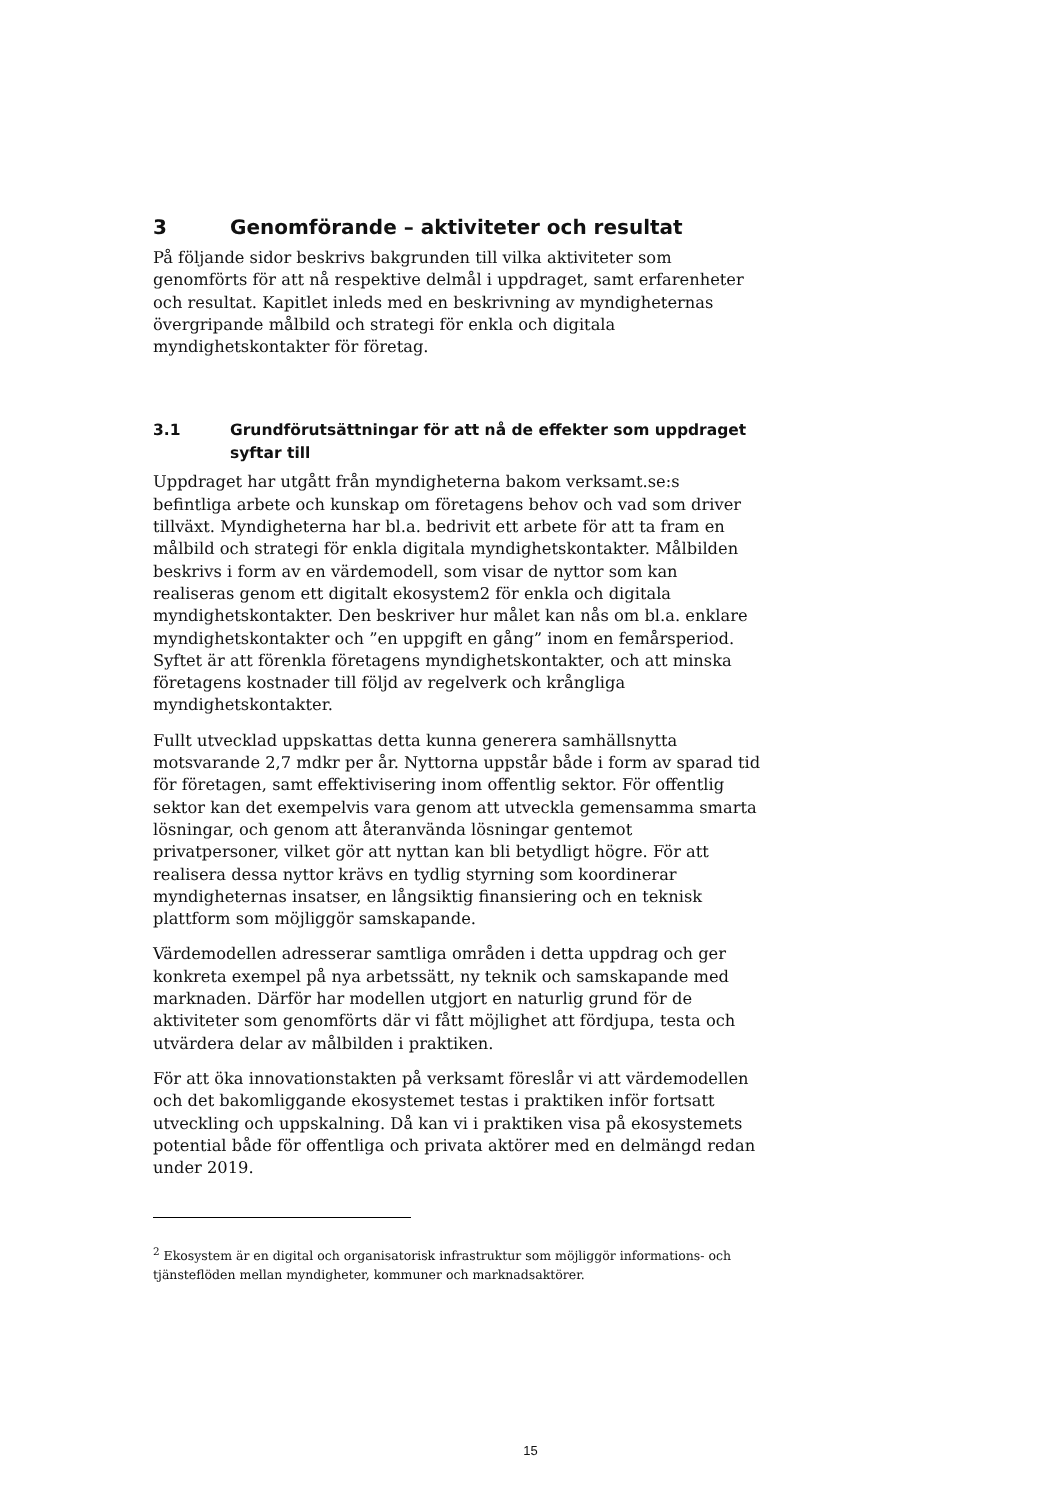3 Genomförande – aktiviteter och resultat
På följande sidor beskrivs bakgrunden till vilka aktiviteter som genomförts för att nå respektive delmål i uppdraget, samt erfarenheter och resultat. Kapitlet inleds med en beskrivning av myndigheternas övergripande målbild och strategi för enkla och digitala myndighetskontakter för företag.
3.1 Grundförutsättningar för att nå de effekter som uppdraget syftar till
Uppdraget har utgått från myndigheterna bakom verksamt.se:s befintliga arbete och kunskap om företagens behov och vad som driver tillväxt. Myndigheterna har bl.a. bedrivit ett arbete för att ta fram en målbild och strategi för enkla digitala myndighetskontakter. Målbilden beskrivs i form av en värdemodell, som visar de nyttor som kan realiseras genom ett digitalt ekosystem2 för enkla och digitala myndighetskontakter. Den beskriver hur målet kan nås om bl.a. enklare myndighetskontakter och ”en uppgift en gång” inom en femårsperiod. Syftet är att förenkla företagens myndighetskontakter, och att minska företagens kostnader till följd av regelverk och krångliga myndighetskontakter.
Fullt utvecklad uppskattas detta kunna generera samhällsnytta motsvarande 2,7 mdkr per år. Nyttorna uppstår både i form av sparad tid för företagen, samt effektivisering inom offentlig sektor. För offentlig sektor kan det exempelvis vara genom att utveckla gemensamma smarta lösningar, och genom att återanvända lösningar gentemot privatpersoner, vilket gör att nyttan kan bli betydligt högre. För att realisera dessa nyttor krävs en tydlig styrning som koordinerar myndigheternas insatser, en långsiktig finansiering och en teknisk plattform som möjliggör samskapande.
Värdemodellen adresserar samtliga områden i detta uppdrag och ger konkreta exempel på nya arbetssätt, ny teknik och samskapande med marknaden. Därför har modellen utgjort en naturlig grund för de aktiviteter som genomförts där vi fått möjlighet att fördjupa, testa och utvärdera delar av målbilden i praktiken.
För att öka innovationstakten på verksamt föreslår vi att värdemodellen och det bakomliggande ekosystemet testas i praktiken inför fortsatt utveckling och uppskalning. Då kan vi i praktiken visa på ekosystemets potential både för offentliga och privata aktörer med en delmängd redan under 2019.
<sup>2</sup> Ekosystem är en digital och organisatorisk infrastruktur som möjliggör informations- och tjänsteflöden mellan myndigheter, kommuner och marknadsaktörer.
15